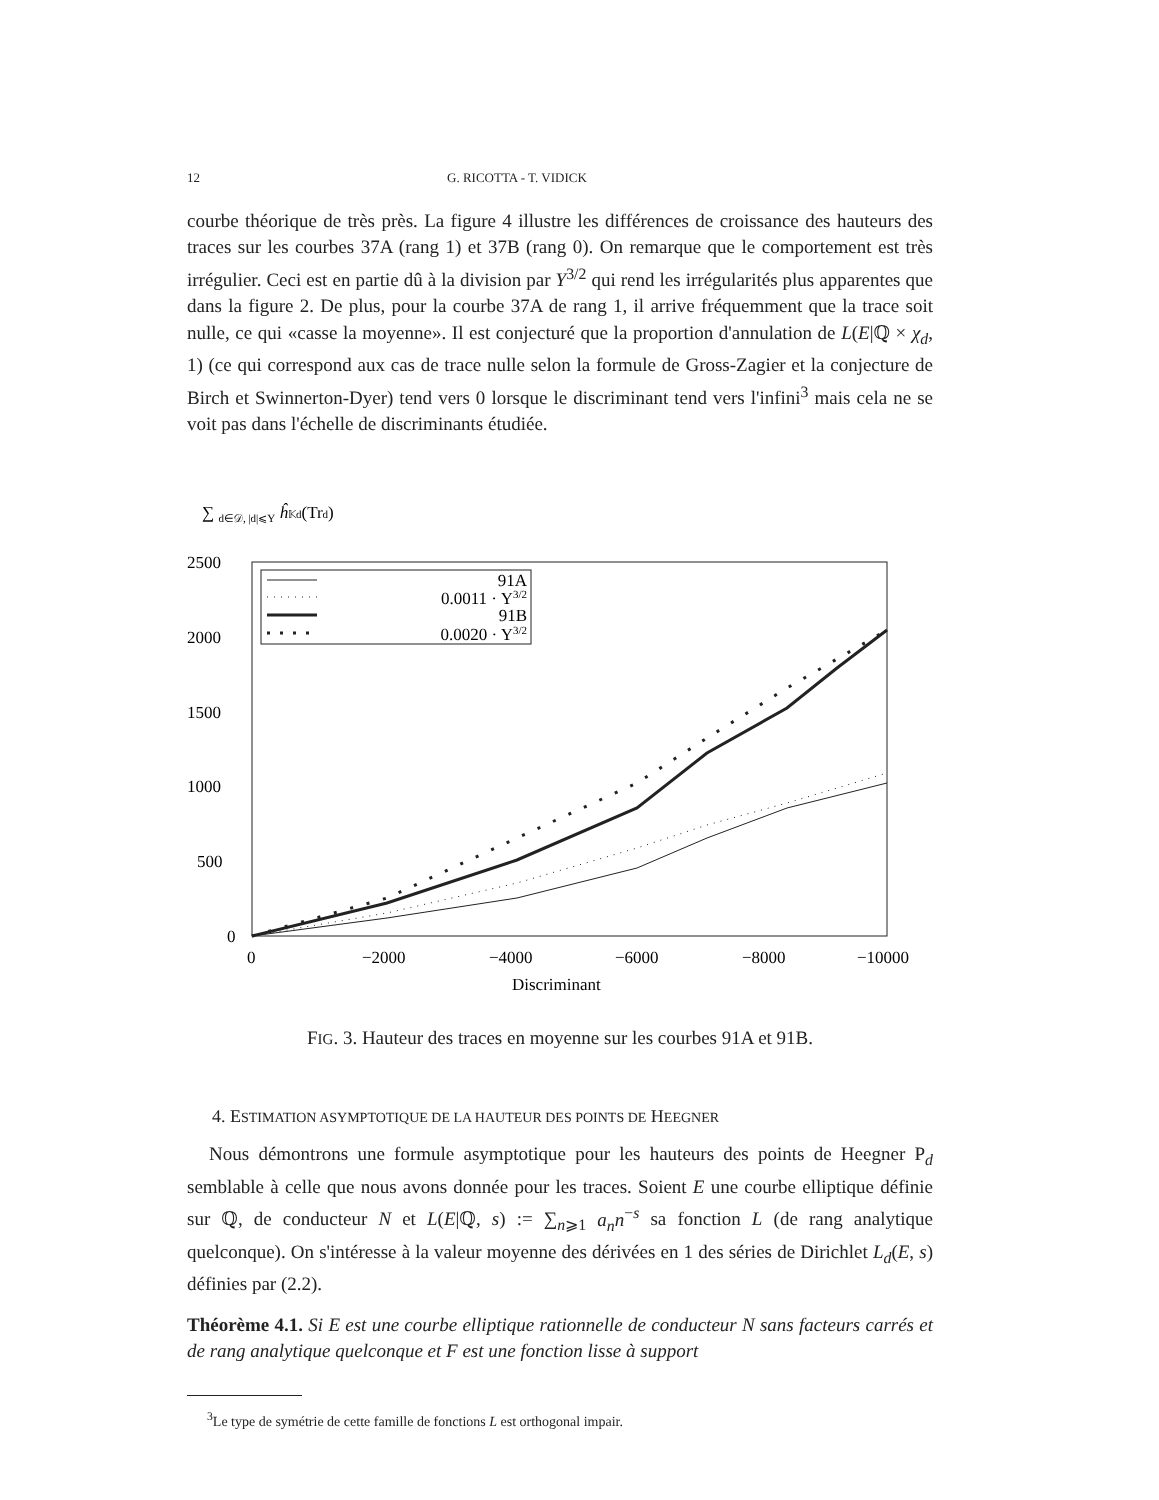12 G. RICOTTA - T. VIDICK
courbe théorique de très près. La figure 4 illustre les différences de croissance des hauteurs des traces sur les courbes 37A (rang 1) et 37B (rang 0). On remarque que le comportement est très irrégulier. Ceci est en partie dû à la division par Y<sup>3/2</sup> qui rend les irrégularités plus apparentes que dans la figure 2. De plus, pour la courbe 37A de rang 1, il arrive fréquemment que la trace soit nulle, ce qui «casse la moyenne». Il est conjecturé que la proportion d'annulation de L(E|ℚ × χ<sub>d</sub>, 1) (ce qui correspond aux cas de trace nulle selon la formule de Gross-Zagier et la conjecture de Birch et Swinnerton-Dyer) tend vers 0 lorsque le discriminant tend vers l'infini<sup>3</sup> mais cela ne se voit pas dans l'échelle de discriminants étudiée.
∑ d∈𝒟, |d|⩽Y ĥ𝕂d(Trd)
2500
2000
1500
1000
500
0
0
−2000
−4000
−6000
−8000
−10000
Discriminant
91A
0.0011 · Y3/2
91B
0.0020 · Y3/2
FIG. 3. Hauteur des traces en moyenne sur les courbes 91A et 91B.
4. ESTIMATION ASYMPTOTIQUE DE LA HAUTEUR DES POINTS DE HEEGNER
Nous démontrons une formule asymptotique pour les hauteurs des points de Heegner P<sub>d</sub> semblable à celle que nous avons donnée pour les traces. Soient E une courbe elliptique définie sur ℚ, de conducteur N et L(E|ℚ, s) := ∑<sub>n⩾1</sub> a<sub>n</sub>n<sup>−s</sup> sa fonction L (de rang analytique quelconque). On s'intéresse à la valeur moyenne des dérivées en 1 des séries de Dirichlet L<sub>d</sub>(E, s) définies par (2.2).
Théorème 4.1. Si E est une courbe elliptique rationnelle de conducteur N sans facteurs carrés et de rang analytique quelconque et F est une fonction lisse à support
<sup>3</sup> Le type de symétrie de cette famille de fonctions L est orthogonal impair.